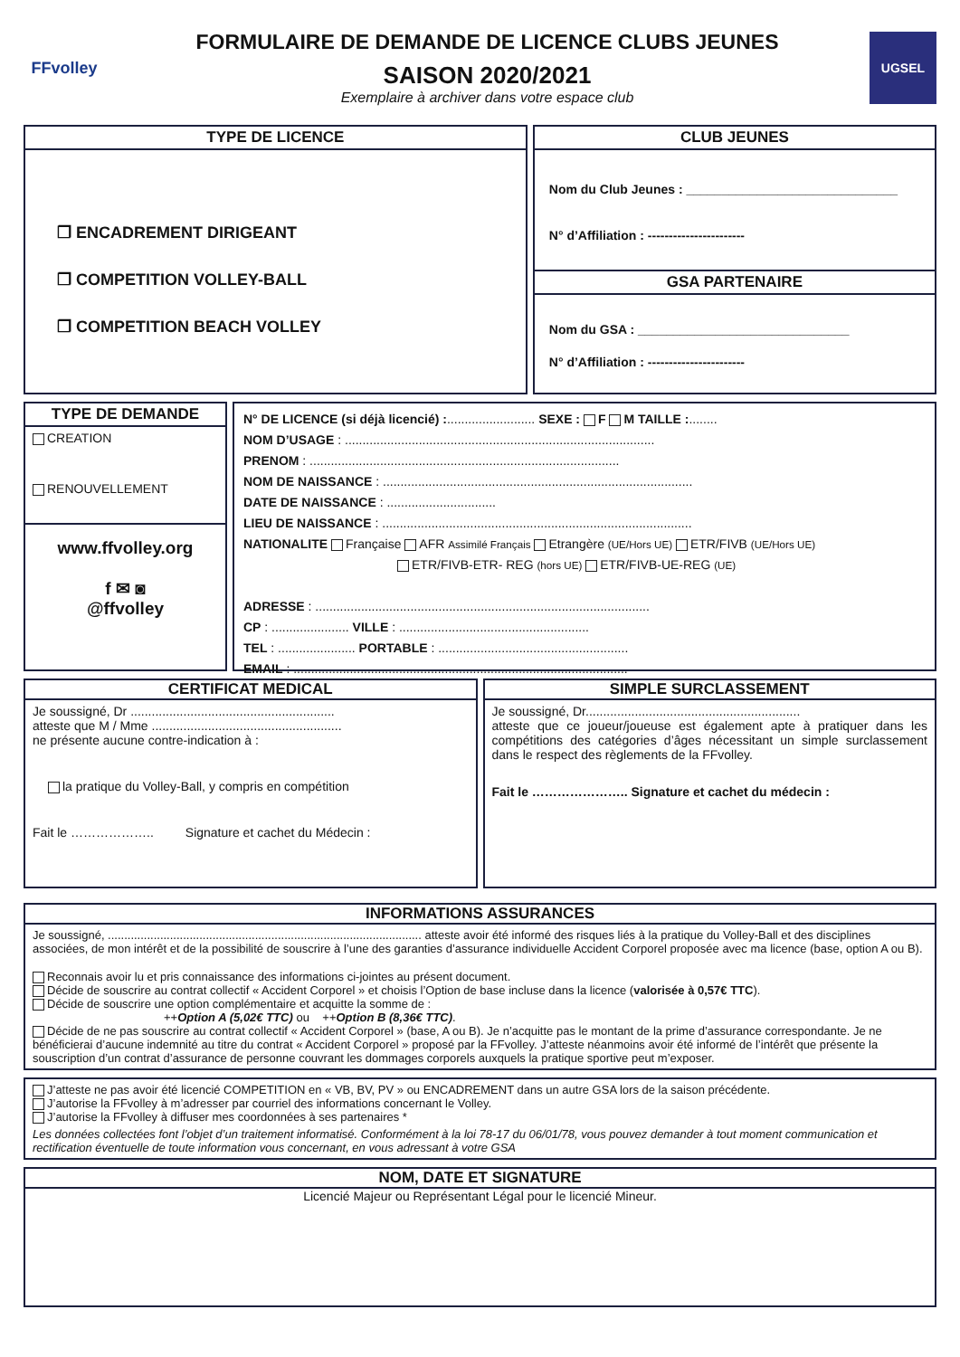FFvolley
FORMULAIRE DE DEMANDE DE LICENCE CLUBS JEUNES
SAISON 2020/2021
Exemplaire à archiver dans votre espace club
UGSEL
TYPE DE LICENCE
❐ ENCADREMENT DIRIGEANT
❐ COMPETITION VOLLEY-BALL
❐ COMPETITION BEACH VOLLEY
CLUB JEUNES
Nom du Club Jeunes : ______________________________
N° d’Affiliation : -----------------------
GSA PARTENAIRE
Nom du GSA : ______________________________
N° d’Affiliation : -----------------------
TYPE DE DEMANDE
CREATION
RENOUVELLEMENT
www.ffvolley.org
f ✉ ◙
@ffvolley
N° DE LICENCE (si déjà licencié) :......................... SEXE : F M TAILLE :........
NOM D’USAGE : ........................................................................................
PRENOM : ........................................................................................
NOM DE NAISSANCE : ........................................................................................
DATE DE NAISSANCE : ...............................
LIEU DE NAISSANCE : ........................................................................................
NATIONALITE Française AFR Assimilé Français Etrangère (UE/Hors UE) ETR/FIVB (UE/Hors UE)
ETR/FIVB-ETR- REG (hors UE) ETR/FIVB-UE-REG (UE)
ADRESSE : ...............................................................................................
CP : ...................... VILLE : ......................................................
TEL : ...................... PORTABLE : ......................................................
EMAIL : ...............................................................................................
CERTIFICAT MEDICAL
Je soussigné, Dr ..........................................................
atteste que M / Mme ......................................................
ne présente aucune contre-indication à :
la pratique du Volley-Ball, y compris en compétition
Fait le ……………….. Signature et cachet du Médecin :
SIMPLE SURCLASSEMENT
Je soussigné, Dr.............................................................
atteste que ce joueur/joueuse est également apte à pratiquer dans les compétitions des catégories d’âges nécessitant un simple surclassement dans le respect des règlements de la FFvolley.
Fait le ………………….. Signature et cachet du médecin :
INFORMATIONS ASSURANCES
Je soussigné, ................................................................................................ atteste avoir été informé des risques liés à la pratique du Volley-Ball et des disciplines associées, de mon intérêt et de la possibilité de souscrire à l’une des garanties d’assurance individuelle Accident Corporel proposée avec ma licence (base, option A ou B).
Reconnais avoir lu et pris connaissance des informations ci-jointes au présent document.
Décide de souscrire au contrat collectif « Accident Corporel » et choisis l’Option de base incluse dans la licence (valorisée à 0,57€ TTC).
Décide de souscrire une option complémentaire et acquitte la somme de :
++Option A (5,02€ TTC) ou ++Option B (8,36€ TTC).
Décide de ne pas souscrire au contrat collectif « Accident Corporel » (base, A ou B). Je n’acquitte pas le montant de la prime d’assurance correspondante. Je ne bénéficierai d’aucune indemnité au titre du contrat « Accident Corporel » proposé par la FFvolley. J’atteste néanmoins avoir été informé de l’intérêt que présente la souscription d’un contrat d’assurance de personne couvrant les dommages corporels auxquels la pratique sportive peut m’exposer.
J’atteste ne pas avoir été licencié COMPETITION en « VB, BV, PV » ou ENCADREMENT dans un autre GSA lors de la saison précédente.
J’autorise la FFvolley à m’adresser par courriel des informations concernant le Volley.
J’autorise la FFvolley à diffuser mes coordonnées à ses partenaires *
Les données collectées font l’objet d’un traitement informatisé. Conformément à la loi 78-17 du 06/01/78, vous pouvez demander à tout moment communication et rectification éventuelle de toute information vous concernant, en vous adressant à votre GSA
NOM, DATE ET SIGNATURE
Licencié Majeur ou Représentant Légal pour le licencié Mineur.